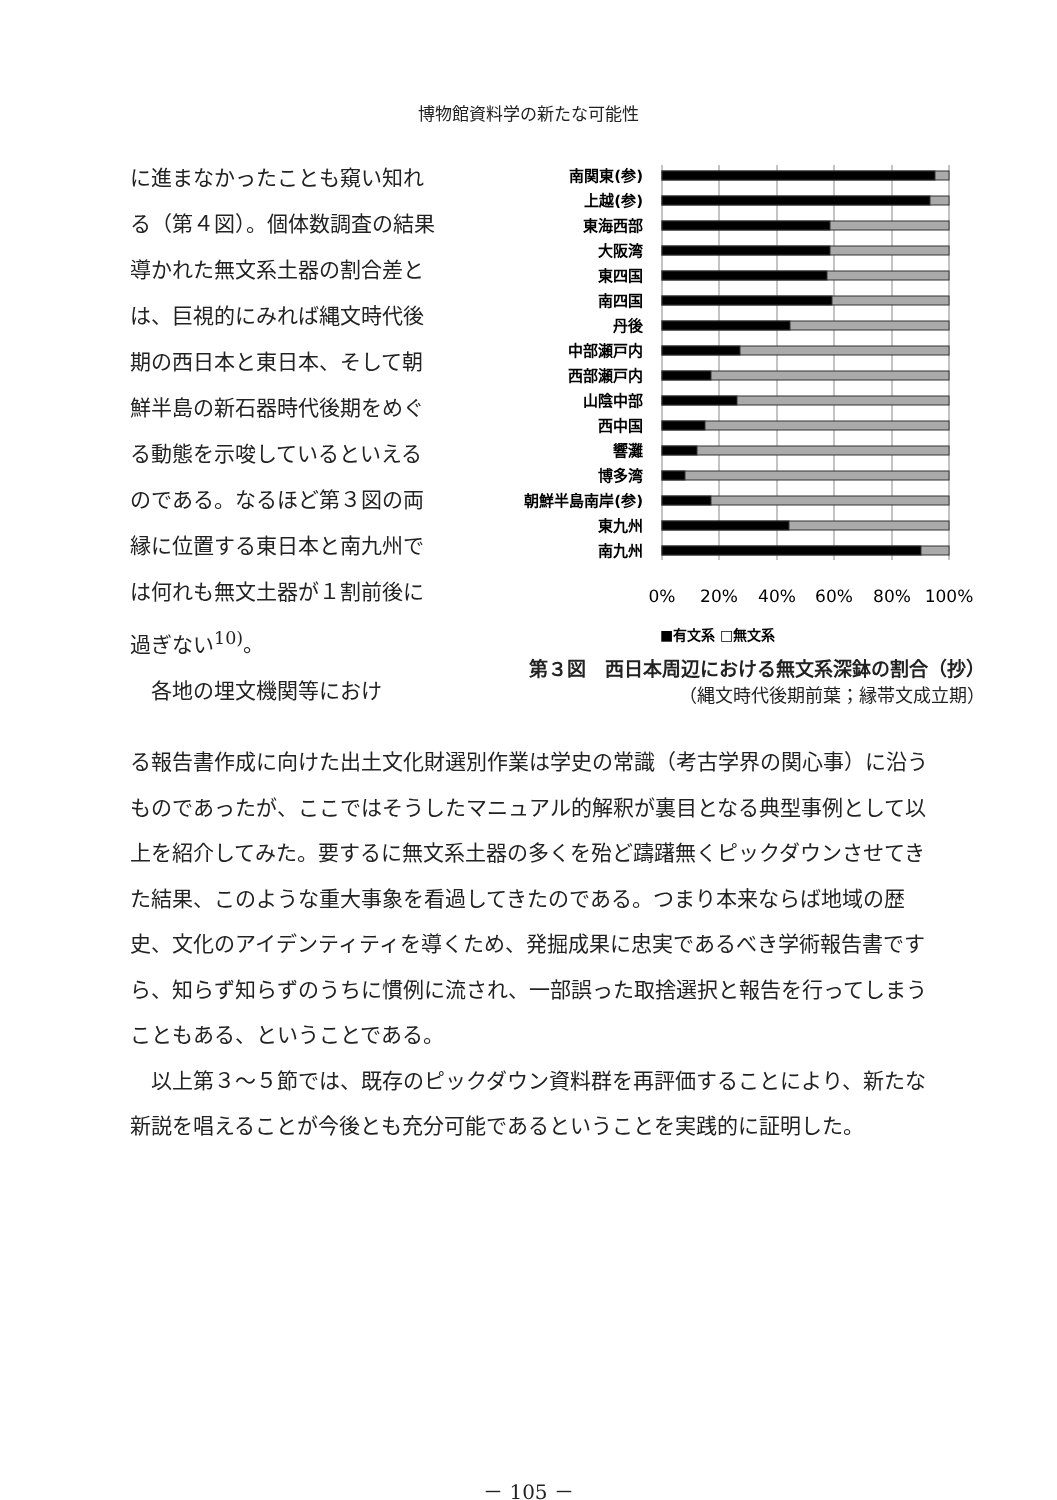博物館資料学の新たな可能性
に進まなかったことも窺い知れる（第４図）。個体数調査の結果導かれた無文系土器の割合差とは、巨視的にみれば縄文時代後期の西日本と東日本、そして朝鮮半島の新石器時代後期をめぐる動態を示唆しているといえるのである。なるほど第３図の両縁に位置する東日本と南九州では何れも無文土器が１割前後に過ぎない<sup>10)</sup>。
　各地の埋文機関等におけ
南関東(参)
上越(参)
東海西部
大阪湾
東四国
南四国
丹後
中部瀬戸内
西部瀬戸内
山陰中部
西中国
響灘
博多湾
朝鮮半島南岸(参)
東九州
南九州
0%
20%
40%
60%
80%
100%
■有文系 □無文系
第３図　西日本周辺における無文系深鉢の割合（抄）
（縄文時代後期前葉；縁帯文成立期）
る報告書作成に向けた出土文化財選別作業は学史の常識（考古学界の関心事）に沿うものであったが、ここではそうしたマニュアル的解釈が裏目となる典型事例として以上を紹介してみた。要するに無文系土器の多くを殆ど躊躇無くピックダウンさせてきた結果、このような重大事象を看過してきたのである。つまり本来ならば地域の歴史、文化のアイデンティティを導くため、発掘成果に忠実であるべき学術報告書ですら、知らず知らずのうちに慣例に流され、一部誤った取捨選択と報告を行ってしまうこともある、ということである。
　以上第３～５節では、既存のピックダウン資料群を再評価することにより、新たな新説を唱えることが今後とも充分可能であるということを実践的に証明した。
－ 105 －